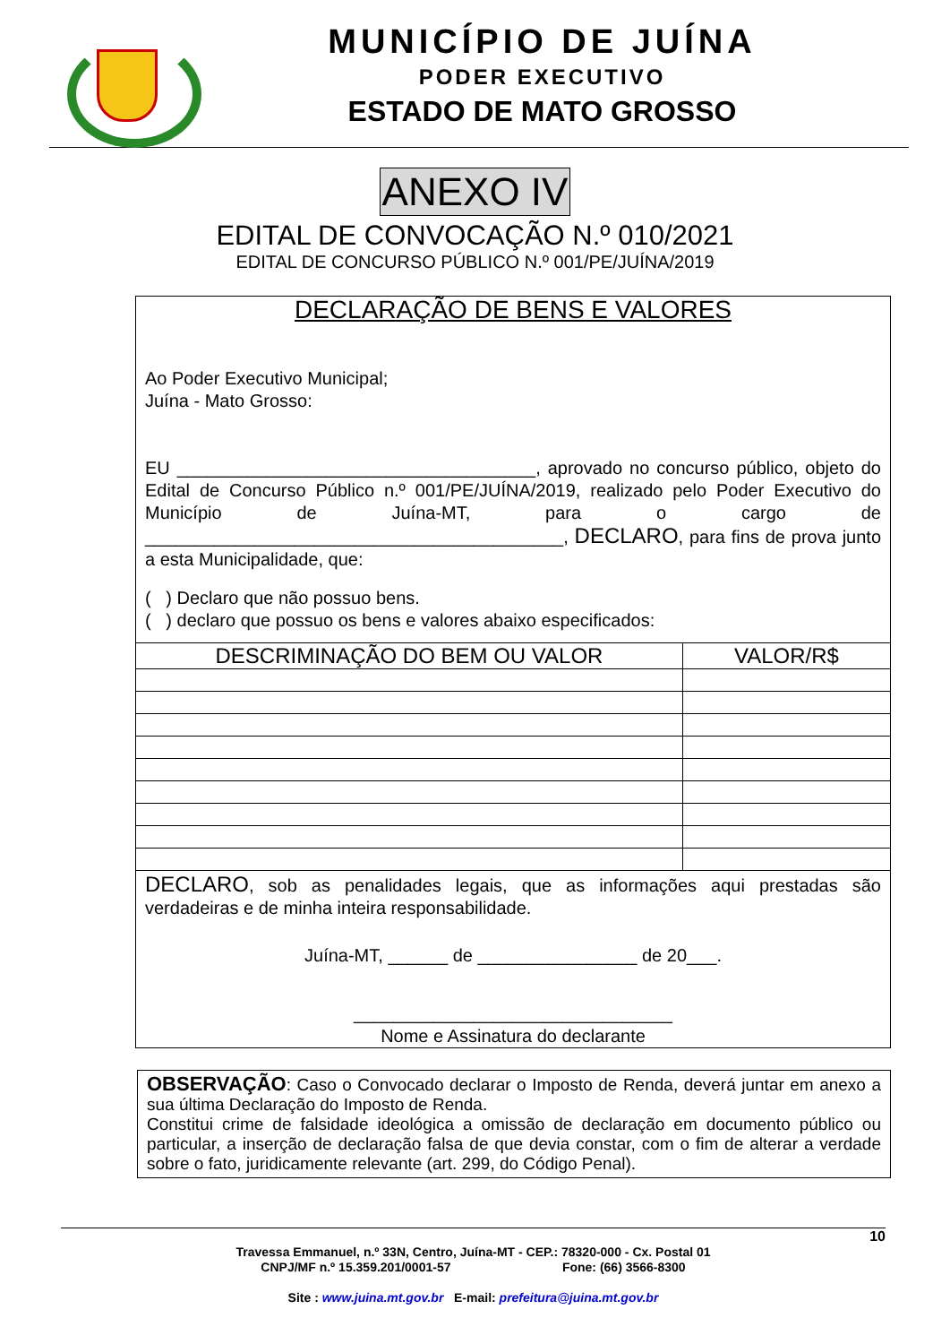MUNICÍPIO DE JUÍNA
PODER EXECUTIVO
ESTADO DE MATO GROSSO
ANEXO IV
EDITAL DE CONVOCAÇÃO N.º 010/2021
EDITAL DE CONCURSO PÚBLICO N.º 001/PE/JUÍNA/2019
DECLARAÇÃO DE BENS E VALORES
Ao Poder Executivo Municipal;
Juína - Mato Grosso:
EU ____________________________________, aprovado no concurso público, objeto do Edital de Concurso Público n.º 001/PE/JUÍNA/2019, realizado pelo Poder Executivo do Município de Juína-MT, para o cargo de __________________________________________, DECLARO, para fins de prova junto a esta Municipalidade, que:
( ) Declaro que não possuo bens.
( ) declaro que possuo os bens e valores abaixo especificados:
| DESCRIMINAÇÃO DO BEM OU VALOR | VALOR/R$ |
| --- | --- |
DECLARO, sob as penalidades legais, que as informações aqui prestadas são verdadeiras e de minha inteira responsabilidade.
Juína-MT, ______ de ________________ de 20___.
________________________________
Nome e Assinatura do declarante
OBSERVAÇÃO: Caso o Convocado declarar o Imposto de Renda, deverá juntar em anexo a sua última Declaração do Imposto de Renda.
Constitui crime de falsidade ideológica a omissão de declaração em documento público ou particular, a inserção de declaração falsa de que devia constar, com o fim de alterar a verdade sobre o fato, juridicamente relevante (art. 299, do Código Penal).
10
Travessa Emmanuel, n.º 33N, Centro, Juína-MT - CEP.: 78320-000 - Cx. Postal 01
CNPJ/MF n.º 15.359.201/0001-57 Fone: (66) 3566-8300
Site : www.juina.mt.gov.br E-mail: prefeitura@juina.mt.gov.br